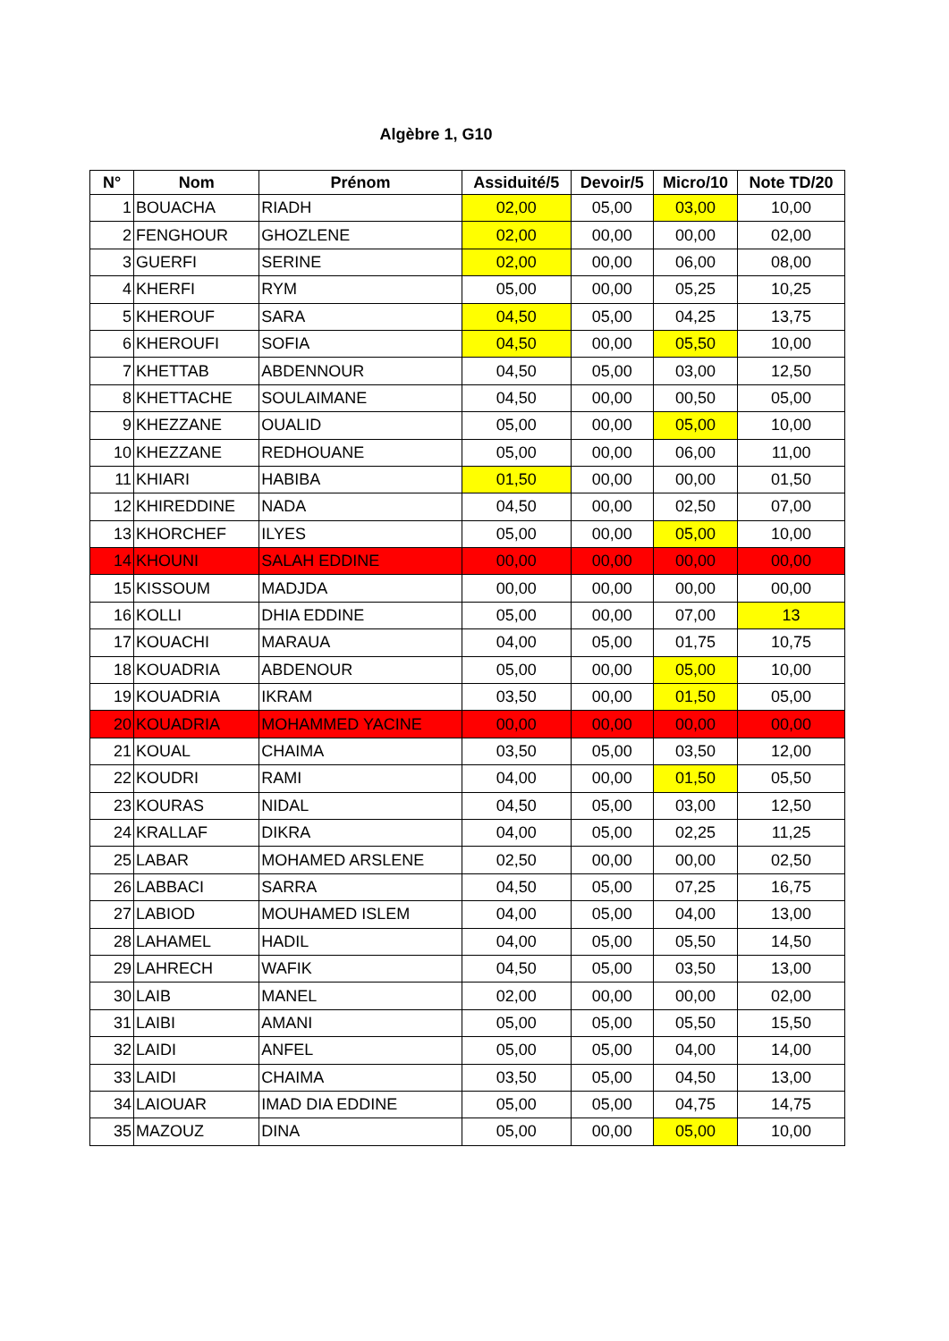Algèbre 1, G10
| N° | Nom | Prénom | Assiduité/5 | Devoir/5 | Micro/10 | Note TD/20 |
| --- | --- | --- | --- | --- | --- | --- |
| 1 | BOUACHA | RIADH | 02,00 | 05,00 | 03,00 | 10,00 |
| 2 | FENGHOUR | GHOZLENE | 02,00 | 00,00 | 00,00 | 02,00 |
| 3 | GUERFI | SERINE | 02,00 | 00,00 | 06,00 | 08,00 |
| 4 | KHERFI | RYM | 05,00 | 00,00 | 05,25 | 10,25 |
| 5 | KHEROUF | SARA | 04,50 | 05,00 | 04,25 | 13,75 |
| 6 | KHEROUFI | SOFIA | 04,50 | 00,00 | 05,50 | 10,00 |
| 7 | KHETTAB | ABDENNOUR | 04,50 | 05,00 | 03,00 | 12,50 |
| 8 | KHETTACHE | SOULAIMANE | 04,50 | 00,00 | 00,50 | 05,00 |
| 9 | KHEZZANE | OUALID | 05,00 | 00,00 | 05,00 | 10,00 |
| 10 | KHEZZANE | REDHOUANE | 05,00 | 00,00 | 06,00 | 11,00 |
| 11 | KHIARI | HABIBA | 01,50 | 00,00 | 00,00 | 01,50 |
| 12 | KHIREDDINE | NADA | 04,50 | 00,00 | 02,50 | 07,00 |
| 13 | KHORCHEF | ILYES | 05,00 | 00,00 | 05,00 | 10,00 |
| 14 | KHOUNI | SALAH EDDINE | 00,00 | 00,00 | 00,00 | 00,00 |
| 15 | KISSOUM | MADJDA | 00,00 | 00,00 | 00,00 | 00,00 |
| 16 | KOLLI | DHIA EDDINE | 05,00 | 00,00 | 07,00 | 13 |
| 17 | KOUACHI | MARAUA | 04,00 | 05,00 | 01,75 | 10,75 |
| 18 | KOUADRIA | ABDENOUR | 05,00 | 00,00 | 05,00 | 10,00 |
| 19 | KOUADRIA | IKRAM | 03,50 | 00,00 | 01,50 | 05,00 |
| 20 | KOUADRIA | MOHAMMED YACINE | 00,00 | 00,00 | 00,00 | 00,00 |
| 21 | KOUAL | CHAIMA | 03,50 | 05,00 | 03,50 | 12,00 |
| 22 | KOUDRI | RAMI | 04,00 | 00,00 | 01,50 | 05,50 |
| 23 | KOURAS | NIDAL | 04,50 | 05,00 | 03,00 | 12,50 |
| 24 | KRALLAF | DIKRA | 04,00 | 05,00 | 02,25 | 11,25 |
| 25 | LABAR | MOHAMED ARSLENE | 02,50 | 00,00 | 00,00 | 02,50 |
| 26 | LABBACI | SARRA | 04,50 | 05,00 | 07,25 | 16,75 |
| 27 | LABIOD | MOUHAMED ISLEM | 04,00 | 05,00 | 04,00 | 13,00 |
| 28 | LAHAMEL | HADIL | 04,00 | 05,00 | 05,50 | 14,50 |
| 29 | LAHRECH | WAFIK | 04,50 | 05,00 | 03,50 | 13,00 |
| 30 | LAIB | MANEL | 02,00 | 00,00 | 00,00 | 02,00 |
| 31 | LAIBI | AMANI | 05,00 | 05,00 | 05,50 | 15,50 |
| 32 | LAIDI | ANFEL | 05,00 | 05,00 | 04,00 | 14,00 |
| 33 | LAIDI | CHAIMA | 03,50 | 05,00 | 04,50 | 13,00 |
| 34 | LAIOUAR | IMAD DIA EDDINE | 05,00 | 05,00 | 04,75 | 14,75 |
| 35 | MAZOUZ | DINA | 05,00 | 00,00 | 05,00 | 10,00 |